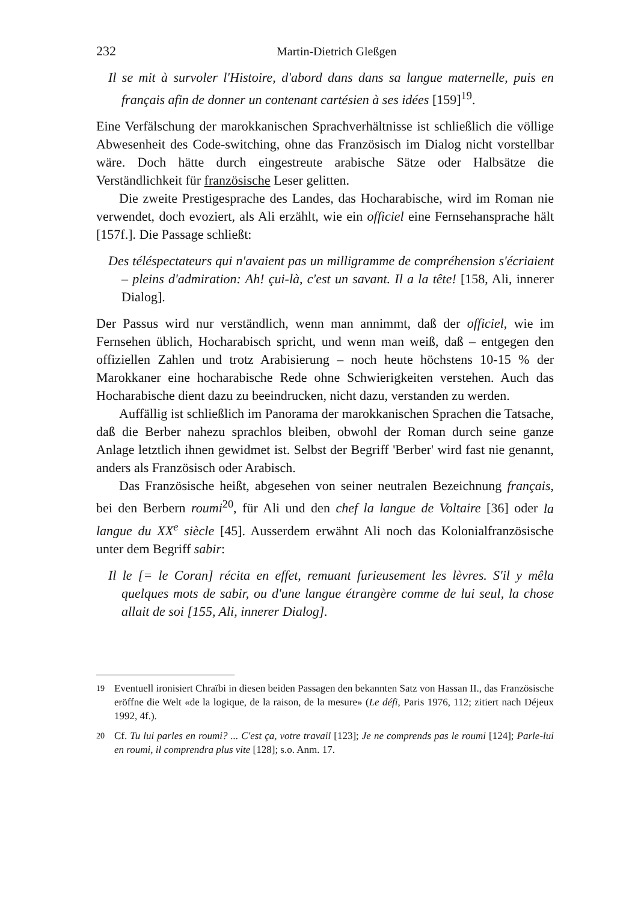232 Martin-Dietrich Gleßgen
Il se mit à survoler l'Histoire, d'abord dans dans sa langue maternelle, puis en français afin de donner un contenant cartésien à ses idées [159]<sup>19</sup>.
Eine Verfälschung der marokkanischen Sprachverhältnisse ist schließlich die völlige Abwesenheit des Code-switching, ohne das Französisch im Dialog nicht vorstellbar wäre. Doch hätte durch eingestreute arabische Sätze oder Halbsätze die Verständlichkeit für französische Leser gelitten.
Die zweite Prestigesprache des Landes, das Hocharabische, wird im Roman nie verwendet, doch evoziert, als Ali erzählt, wie ein officiel eine Fernsehansprache hält [157f.]. Die Passage schließt:
Des téléspectateurs qui n'avaient pas un milligramme de compréhension s'écriaient – pleins d'admiration: Ah! çui-là, c'est un savant. Il a la tête! [158, Ali, innerer Dialog].
Der Passus wird nur verständlich, wenn man annimmt, daß der officiel, wie im Fernsehen üblich, Hocharabisch spricht, und wenn man weiß, daß – entgegen den offiziellen Zahlen und trotz Arabisierung – noch heute höchstens 10-15 % der Marokkaner eine hocharabische Rede ohne Schwierigkeiten verstehen. Auch das Hocharabische dient dazu zu beeindrucken, nicht dazu, verstanden zu werden.
Auffällig ist schließlich im Panorama der marokkanischen Sprachen die Tatsache, daß die Berber nahezu sprachlos bleiben, obwohl der Roman durch seine ganze Anlage letztlich ihnen gewidmet ist. Selbst der Begriff 'Berber' wird fast nie genannt, anders als Französisch oder Arabisch.
Das Französische heißt, abgesehen von seiner neutralen Bezeichnung français, bei den Berbern roumi<sup>20</sup>, für Ali und den chef la langue de Voltaire [36] oder la langue du XX<sup>e</sup> siècle [45]. Ausserdem erwähnt Ali noch das Kolonialfranzösische unter dem Begriff sabir:
Il le [= le Coran] récita en effet, remuant furieusement les lèvres. S'il y mêla quelques mots de sabir, ou d'une langue étrangère comme de lui seul, la chose allait de soi [155, Ali, innerer Dialog].
<sup>19</sup> Eventuell ironisiert Chraïbi in diesen beiden Passagen den bekannten Satz von Hassan II., das Französische eröffne die Welt «de la logique, de la raison, de la mesure» (Le défi, Paris 1976, 112; zitiert nach Déjeux 1992, 4f.).
<sup>20</sup> Cf. Tu lui parles en roumi? ... C'est ça, votre travail [123]; Je ne comprends pas le roumi [124]; Parle-lui en roumi, il comprendra plus vite [128]; s.o. Anm. 17.